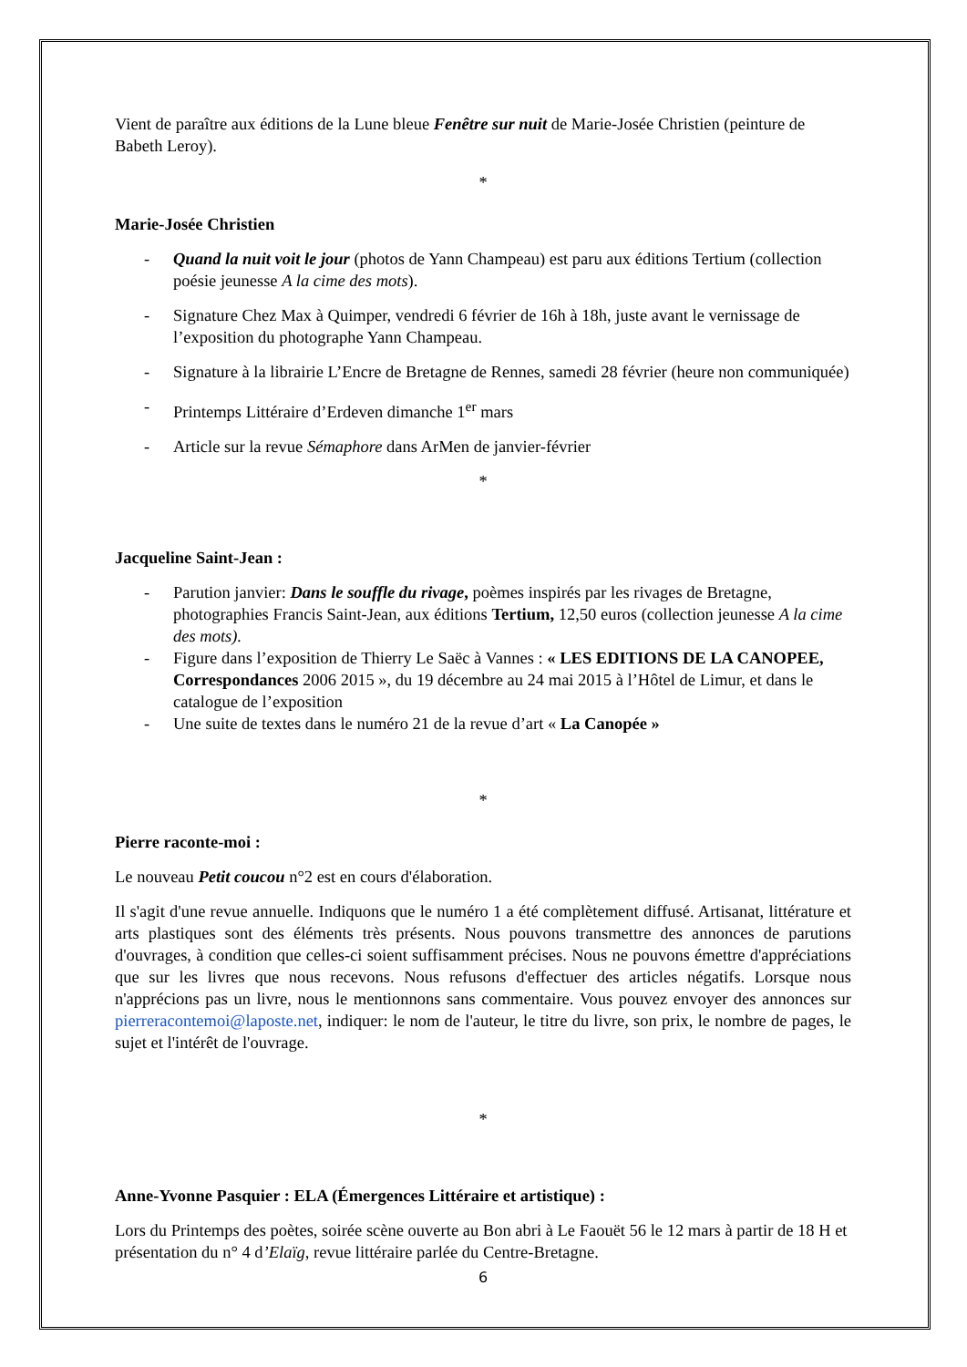Vient de paraître aux éditions de la Lune bleue Fenêtre sur nuit de Marie-Josée Christien (peinture de Babeth Leroy).
*
Marie-Josée Christien
- Quand la nuit voit le jour (photos de Yann Champeau) est paru aux éditions Tertium (collection poésie jeunesse A la cime des mots).
- Signature Chez Max à Quimper, vendredi 6 février de 16h à 18h, juste avant le vernissage de l’exposition du photographe Yann Champeau.
- Signature à la librairie L’Encre de Bretagne de Rennes, samedi 28 février (heure non communiquée)
- Printemps Littéraire d’Erdeven dimanche 1<sup>er</sup> mars
- Article sur la revue Sémaphore dans ArMen de janvier-février
*
Jacqueline Saint-Jean :
- Parution janvier: Dans le souffle du rivage, poèmes inspirés par les rivages de Bretagne, photographies Francis Saint-Jean, aux éditions Tertium, 12,50 euros (collection jeunesse A la cime des mots).
- Figure dans l’exposition de Thierry Le Saëc à Vannes : « LES EDITIONS DE LA CANOPEE, Correspondances 2006 2015 », du 19 décembre au 24 mai 2015 à l’Hôtel de Limur, et dans le catalogue de l’exposition
- Une suite de textes dans le numéro 21 de la revue d’art « La Canopée »
*
Pierre raconte-moi :
Le nouveau Petit coucou n°2 est en cours d'élaboration.
Il s'agit d'une revue annuelle. Indiquons que le numéro 1 a été complètement diffusé. Artisanat, littérature et arts plastiques sont des éléments très présents. Nous pouvons transmettre des annonces de parutions d'ouvrages, à condition que celles-ci soient suffisamment précises. Nous ne pouvons émettre d'appréciations que sur les livres que nous recevons. Nous refusons d'effectuer des articles négatifs. Lorsque nous n'apprécions pas un livre, nous le mentionnons sans commentaire. Vous pouvez envoyer des annonces sur pierreracontemoi@laposte.net, indiquer: le nom de l'auteur, le titre du livre, son prix, le nombre de pages, le sujet et l'intérêt de l'ouvrage.
*
Anne-Yvonne Pasquier : ELA (Émergences Littéraire et artistique) :
Lors du Printemps des poètes, soirée scène ouverte au Bon abri à Le Faouët 56 le 12 mars à partir de 18 H et présentation du n° 4 d’Elaïg, revue littéraire parlée du Centre-Bretagne.
6